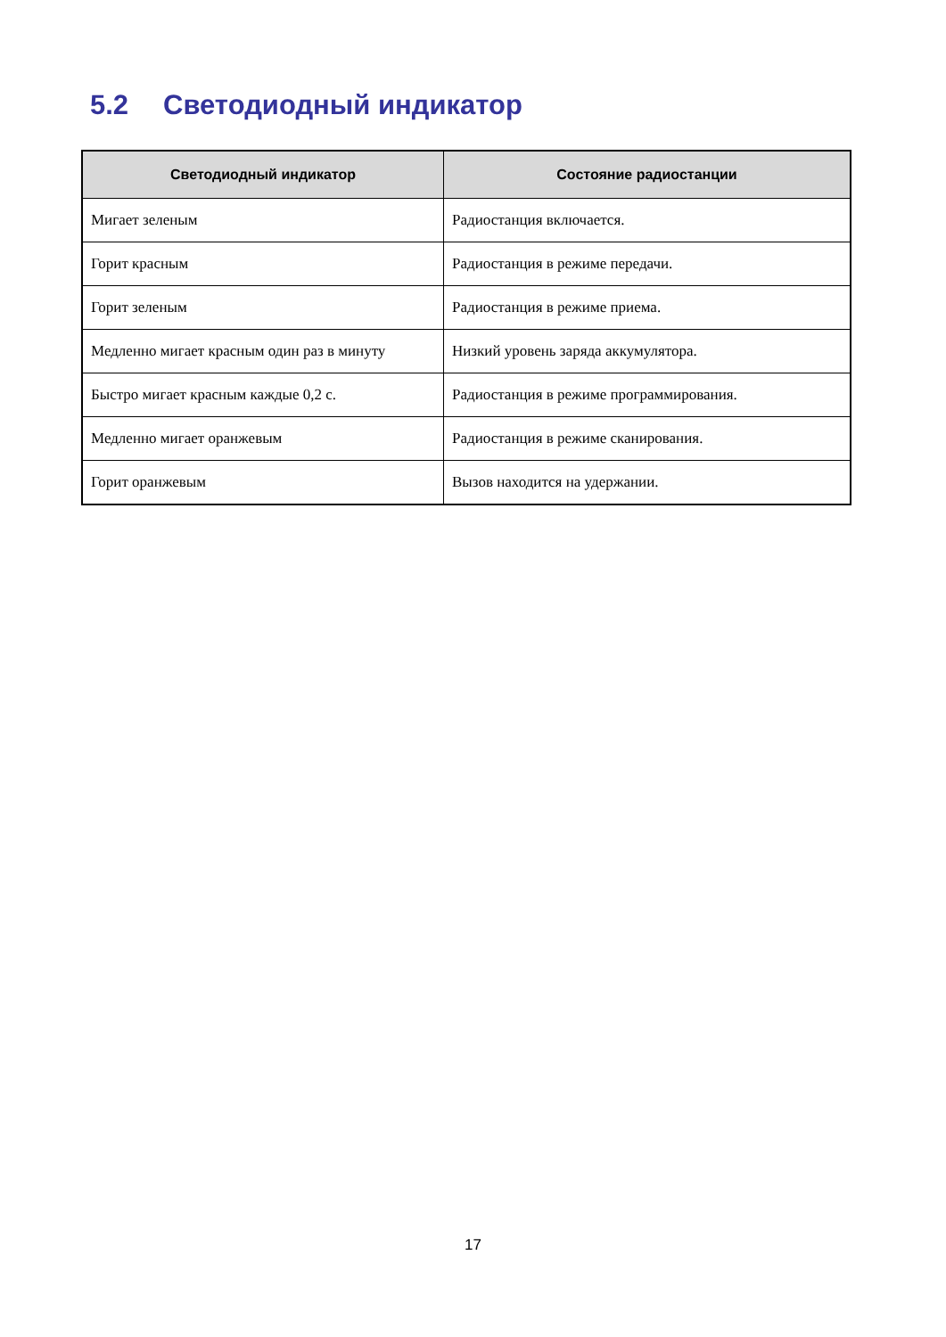5.2 Светодиодный индикатор
| Светодиодный индикатор | Состояние радиостанции |
| --- | --- |
| Мигает зеленым | Радиостанция включается. |
| Горит красным | Радиостанция в режиме передачи. |
| Горит зеленым | Радиостанция в режиме приема. |
| Медленно мигает красным один раз в минуту | Низкий уровень заряда аккумулятора. |
| Быстро мигает красным каждые 0,2 с. | Радиостанция в режиме программирования. |
| Медленно мигает оранжевым | Радиостанция в режиме сканирования. |
| Горит оранжевым | Вызов находится на удержании. |
17